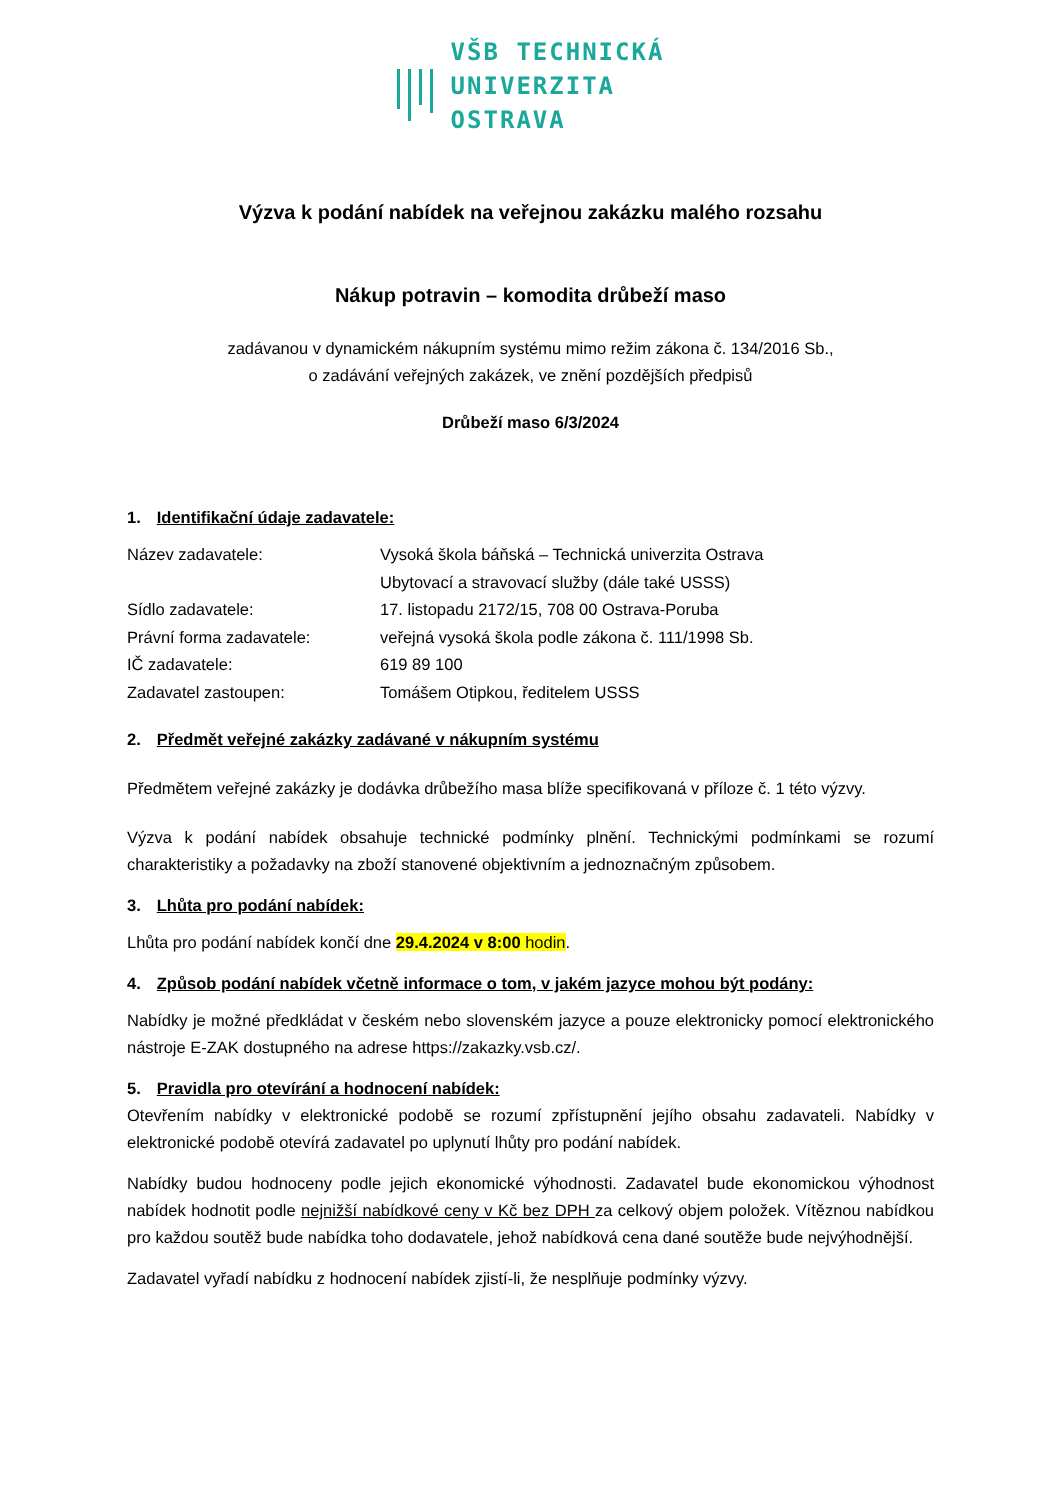VŠB TECHNICKÁ
UNIVERZITA
OSTRAVA
Výzva k podání nabídek na veřejnou zakázku malého rozsahu
Nákup potravin – komodita drůbeží maso
zadávanou v dynamickém nákupním systému mimo režim zákona č. 134/2016 Sb.,
o zadávání veřejných zakázek, ve znění pozdějších předpisů
Drůbeží maso 6/3/2024
1. Identifikační údaje zadavatele:
| Název zadavatele: | Vysoká škola báňská – Technická univerzita Ostrava Ubytovací a stravovací služby (dále také USSS) |
| Sídlo zadavatele: | 17. listopadu 2172/15, 708 00 Ostrava-Poruba |
| Právní forma zadavatele: | veřejná vysoká škola podle zákona č. 111/1998 Sb. |
| IČ zadavatele: | 619 89 100 |
| Zadavatel zastoupen: | Tomášem Otipkou, ředitelem USSS |
2. Předmět veřejné zakázky zadávané v nákupním systému
Předmětem veřejné zakázky je dodávka drůbežího masa blíže specifikovaná v příloze č. 1 této výzvy.
Výzva k podání nabídek obsahuje technické podmínky plnění. Technickými podmínkami se rozumí charakteristiky a požadavky na zboží stanovené objektivním a jednoznačným způsobem.
3. Lhůta pro podání nabídek:
Lhůta pro podání nabídek končí dne 29.4.2024 v 8:00 hodin.
4. Způsob podání nabídek včetně informace o tom, v jakém jazyce mohou být podány:
Nabídky je možné předkládat v českém nebo slovenském jazyce a pouze elektronicky pomocí elektronického nástroje E-ZAK dostupného na adrese https://zakazky.vsb.cz/.
5. Pravidla pro otevírání a hodnocení nabídek:
Otevřením nabídky v elektronické podobě se rozumí zpřístupnění jejího obsahu zadavateli. Nabídky v elektronické podobě otevírá zadavatel po uplynutí lhůty pro podání nabídek.
Nabídky budou hodnoceny podle jejich ekonomické výhodnosti. Zadavatel bude ekonomickou výhodnost nabídek hodnotit podle nejnižší nabídkové ceny v Kč bez DPH za celkový objem položek. Vítěznou nabídkou pro každou soutěž bude nabídka toho dodavatele, jehož nabídková cena dané soutěže bude nejvýhodnější.
Zadavatel vyřadí nabídku z hodnocení nabídek zjistí-li, že nesplňuje podmínky výzvy.